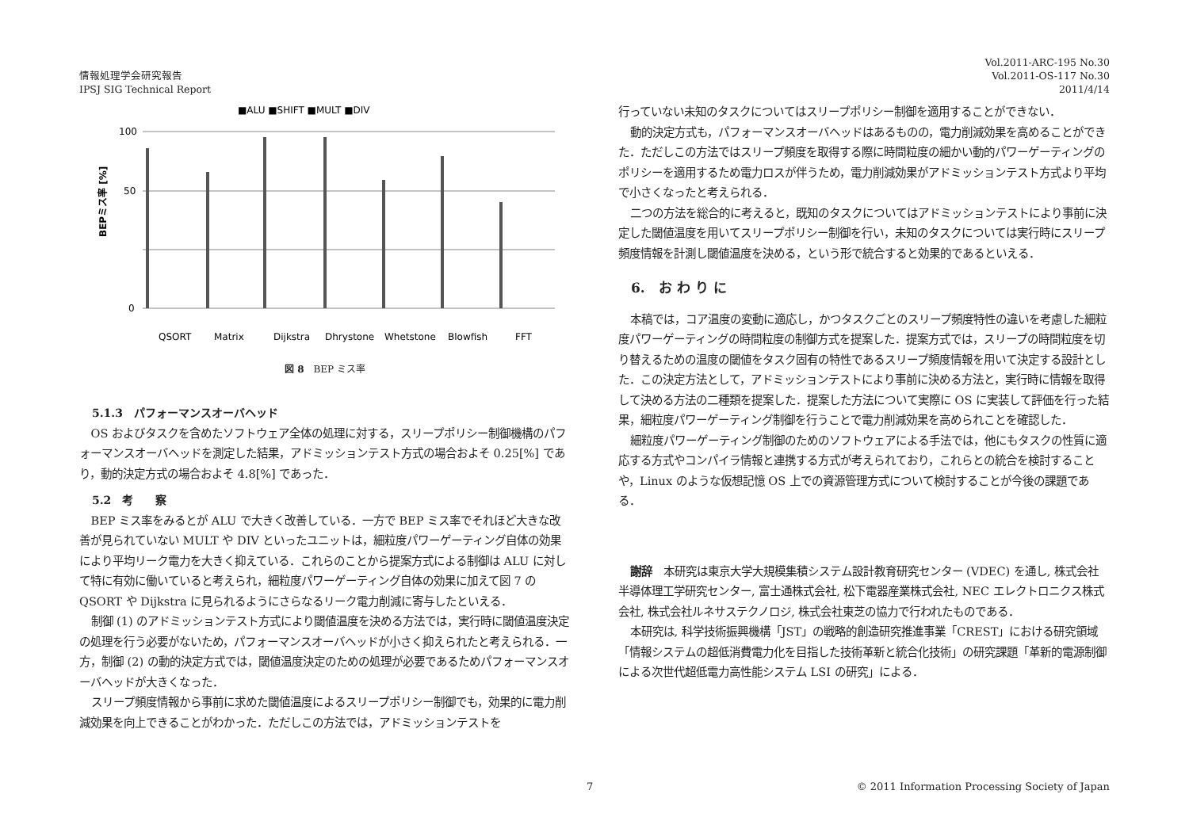情報処理学会研究報告
IPSJ SIG Technical Report
Vol.2011-ARC-195 No.30
Vol.2011-OS-117 No.30
2011/4/14
■ALU ■SHIFT ■MULT ■DIV
BEPミス率 [%]
100
50
0
QSORT
Matrix
Dijkstra
Dhrystone
Whetstone
Blowfish
FFT
図 8　BEP ミス率
5.1.3　パフォーマンスオーバヘッド
OS およびタスクを含めたソフトウェア全体の処理に対する，スリープポリシー制御機構のパフォーマンスオーバヘッドを測定した結果，アドミッションテスト方式の場合およそ 0.25[%] であり，動的決定方式の場合およそ 4.8[%] であった．
5.2　考　　察
BEP ミス率をみるとが ALU で大きく改善している．一方で BEP ミス率でそれほど大きな改善が見られていない MULT や DIV といったユニットは，細粒度パワーゲーティング自体の効果により平均リーク電力を大きく抑えている．これらのことから提案方式による制御は ALU に対して特に有効に働いていると考えられ，細粒度パワーゲーティング自体の効果に加えて図 7 の QSORT や Dijkstra に見られるようにさらなるリーク電力削減に寄与したといえる．
制御 (1) のアドミッションテスト方式により閾値温度を決める方法では，実行時に閾値温度決定の処理を行う必要がないため，パフォーマンスオーバヘッドが小さく抑えられたと考えられる．一方，制御 (2) の動的決定方式では，閾値温度決定のための処理が必要であるためパフォーマンスオーバヘッドが大きくなった．
スリープ頻度情報から事前に求めた閾値温度によるスリープポリシー制御でも，効果的に電力削減効果を向上できることがわかった．ただしこの方法では，アドミッションテストを
行っていない未知のタスクについてはスリープポリシー制御を適用することができない．
動的決定方式も，パフォーマンスオーバヘッドはあるものの，電力削減効果を高めることができた．ただしこの方法ではスリープ頻度を取得する際に時間粒度の細かい動的パワーゲーティングのポリシーを適用するため電力ロスが伴うため，電力削減効果がアドミッションテスト方式より平均で小さくなったと考えられる．
二つの方法を総合的に考えると，既知のタスクについてはアドミッションテストにより事前に決定した閾値温度を用いてスリープポリシー制御を行い，未知のタスクについては実行時にスリープ頻度情報を計測し閾値温度を決める，という形で統合すると効果的であるといえる．
6.　お わ り に
本稿では，コア温度の変動に適応し，かつタスクごとのスリープ頻度特性の違いを考慮した細粒度パワーゲーティングの時間粒度の制御方式を提案した．提案方式では，スリープの時間粒度を切り替えるための温度の閾値をタスク固有の特性であるスリープ頻度情報を用いて決定する設計とした．この決定方法として，アドミッションテストにより事前に決める方法と，実行時に情報を取得して決める方法の二種類を提案した．提案した方法について実際に OS に実装して評価を行った結果，細粒度パワーゲーティング制御を行うことで電力削減効果を高められことを確認した．
細粒度パワーゲーティング制御のためのソフトウェアによる手法では，他にもタスクの性質に適応する方式やコンパイラ情報と連携する方式が考えられており，これらとの統合を検討することや，Linux のような仮想記憶 OS 上での資源管理方式について検討することが今後の課題である．
謝辞　本研究は東京大学大規模集積システム設計教育研究センター (VDEC) を通し, 株式会社半導体理工学研究センター, 富士通株式会社, 松下電器産業株式会社, NEC エレクトロニクス株式会社, 株式会社ルネサステクノロジ, 株式会社東芝の協力で行われたものである．
本研究は, 科学技術振興機構「JST」の戦略的創造研究推進事業「CREST」における研究領域「情報システムの超低消費電力化を目指した技術革新と統合化技術」の研究課題「革新的電源制御による次世代超低電力高性能システム LSI の研究」による．
7 © 2011 Information Processing Society of Japan